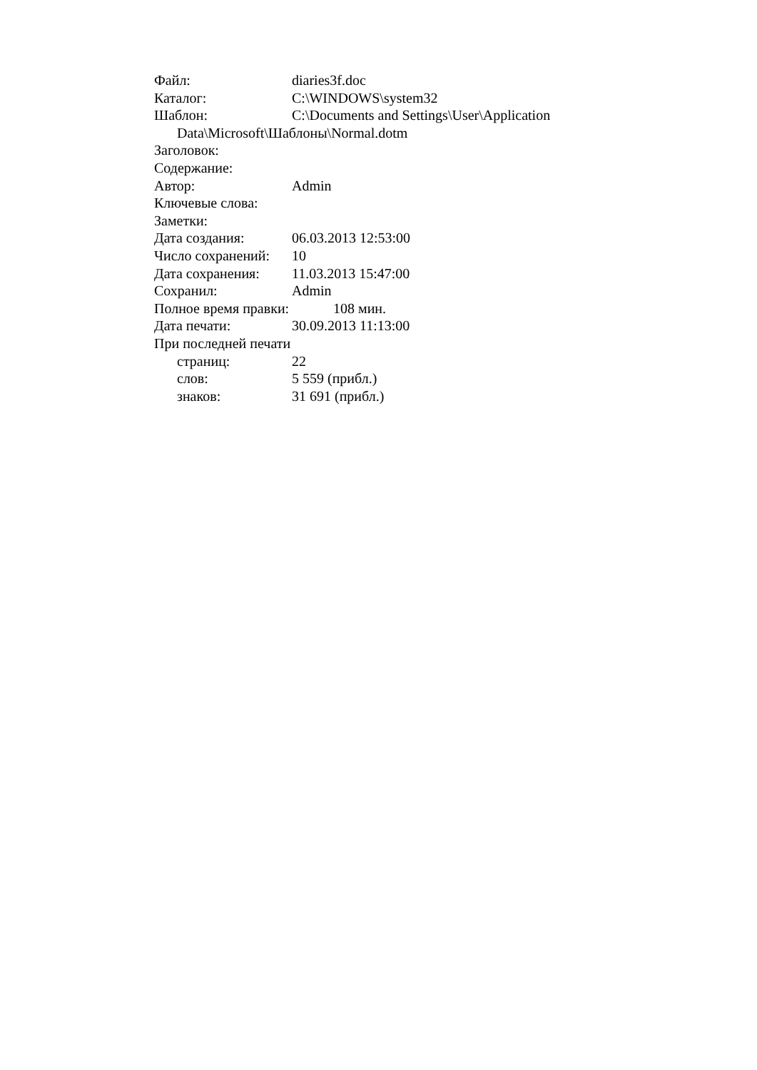Файл: diaries3f.doc
Каталог: C:\WINDOWS\system32
Шаблон: C:\Documents and Settings\User\Application
Data\Microsoft\Шаблоны\Normal.dotm
Заголовок:
Содержание:
Автор: Admin
Ключевые слова:
Заметки:
Дата создания: 06.03.2013 12:53:00
Число сохранений: 10
Дата сохранения: 11.03.2013 15:47:00
Сохранил: Admin
Полное время правки: 108 мин.
Дата печати: 30.09.2013 11:13:00
При последней печати
страниц: 22
слов: 5 559 (прибл.)
знаков: 31 691 (прибл.)